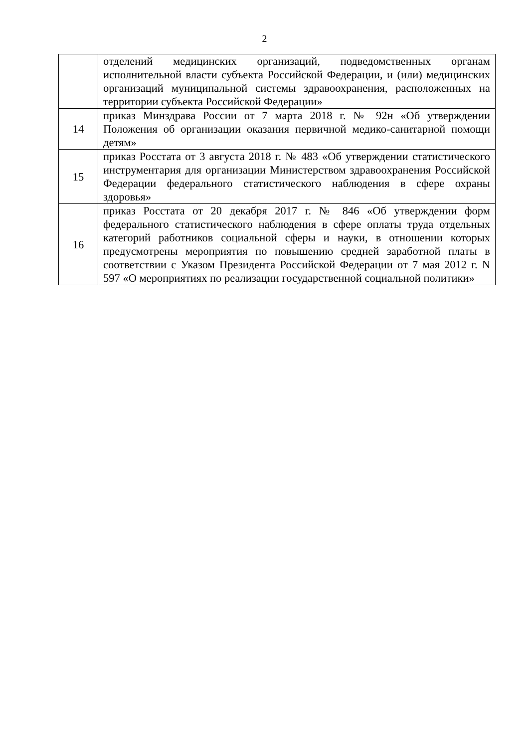2
| | отделений медицинских организаций, подведомственных органам исполнительной власти субъекта Российской Федерации, и (или) медицинских организаций муниципальной системы здравоохранения, расположенных на территории субъекта Российской Федерации» |
| 14 | приказ Минздрава России от 7 марта 2018 г. № 92н «Об утверждении Положения об организации оказания первичной медико-санитарной помощи детям» |
| 15 | приказ Росстата от 3 августа 2018 г. № 483 «Об утверждении статистического инструментария для организации Министерством здравоохранения Российской Федерации федерального статистического наблюдения в сфере охраны здоровья» |
| 16 | приказ Росстата от 20 декабря 2017 г. № 846 «Об утверждении форм федерального статистического наблюдения в сфере оплаты труда отдельных категорий работников социальной сферы и науки, в отношении которых предусмотрены мероприятия по повышению средней заработной платы в соответствии с Указом Президента Российской Федерации от 7 мая 2012 г. N 597 «О мероприятиях по реализации государственной социальной политики» |